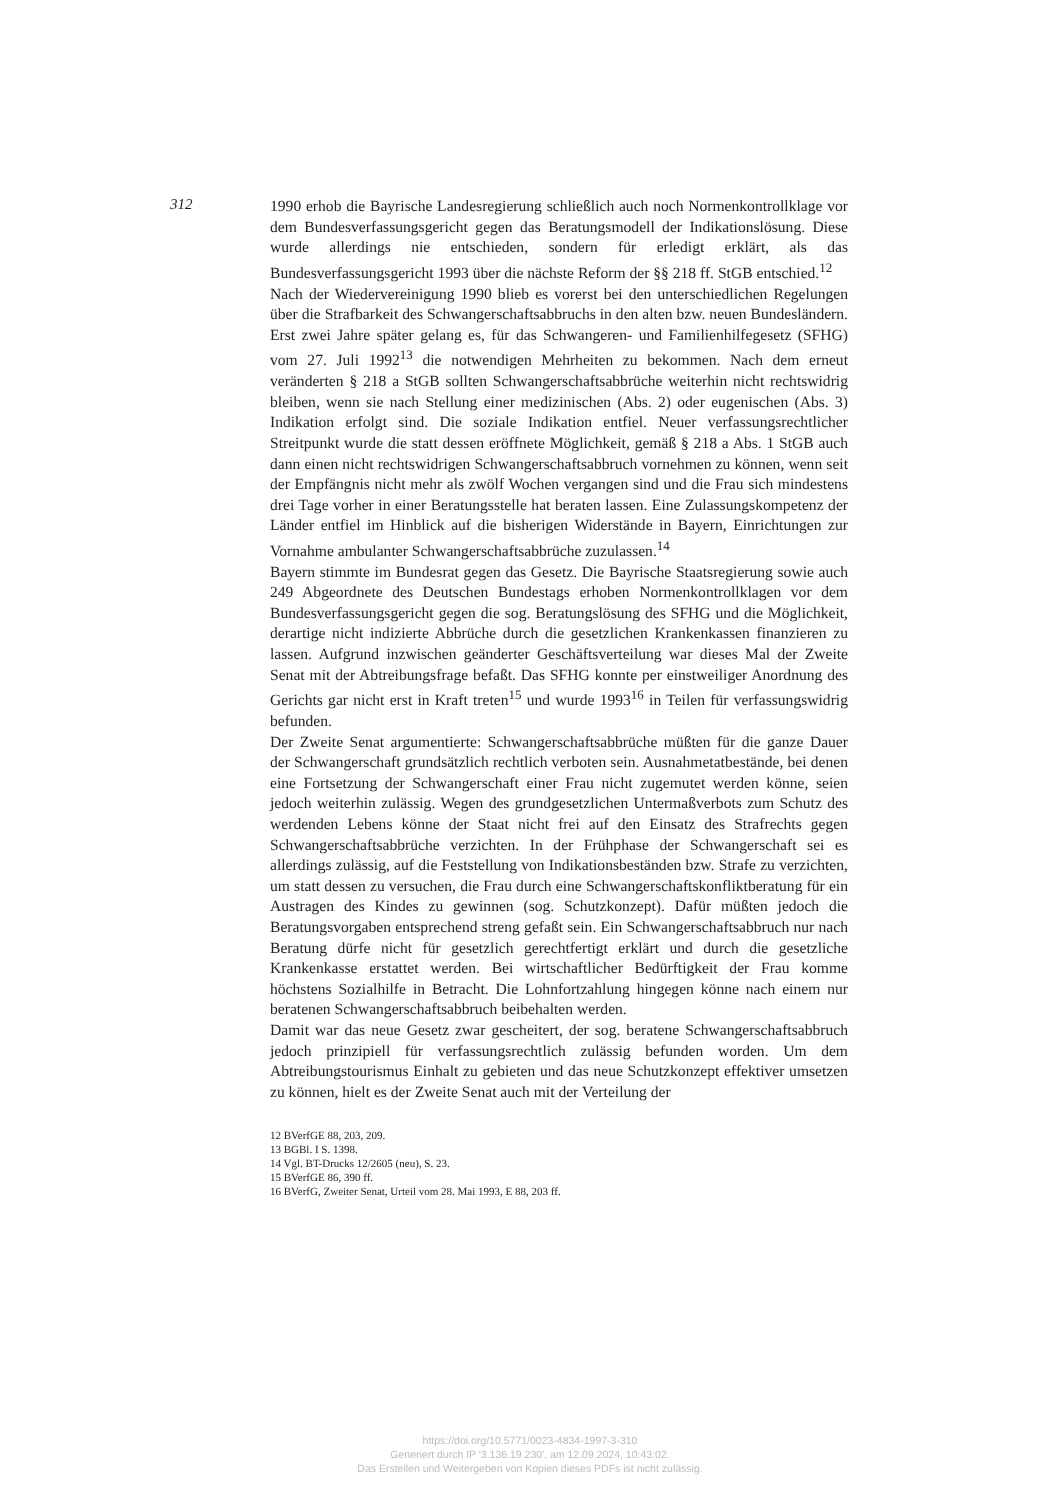312
1990 erhob die Bayrische Landesregierung schließlich auch noch Normenkontrollklage vor dem Bundesverfassungsgericht gegen das Beratungsmodell der Indikationslösung. Diese wurde allerdings nie entschieden, sondern für erledigt erklärt, als das Bundesverfassungsgericht 1993 über die nächste Reform der §§ 218 ff. StGB entschied.<sup>12</sup>
Nach der Wiedervereinigung 1990 blieb es vorerst bei den unterschiedlichen Regelungen über die Strafbarkeit des Schwangerschaftsabbruchs in den alten bzw. neuen Bundesländern. Erst zwei Jahre später gelang es, für das Schwangeren- und Familienhilfegesetz (SFHG) vom 27. Juli 1992<sup>13</sup> die notwendigen Mehrheiten zu bekommen. Nach dem erneut veränderten § 218 a StGB sollten Schwangerschaftsabbrüche weiterhin nicht rechtswidrig bleiben, wenn sie nach Stellung einer medizinischen (Abs. 2) oder eugenischen (Abs. 3) Indikation erfolgt sind. Die soziale Indikation entfiel. Neuer verfassungsrechtlicher Streitpunkt wurde die statt dessen eröffnete Möglichkeit, gemäß § 218 a Abs. 1 StGB auch dann einen nicht rechtswidrigen Schwangerschaftsabbruch vornehmen zu können, wenn seit der Empfängnis nicht mehr als zwölf Wochen vergangen sind und die Frau sich mindestens drei Tage vorher in einer Beratungsstelle hat beraten lassen. Eine Zulassungskompetenz der Länder entfiel im Hinblick auf die bisherigen Widerstände in Bayern, Einrichtungen zur Vornahme ambulanter Schwangerschaftsabbrüche zuzulassen.<sup>14</sup>
Bayern stimmte im Bundesrat gegen das Gesetz. Die Bayrische Staatsregierung sowie auch 249 Abgeordnete des Deutschen Bundestags erhoben Normenkontrollklagen vor dem Bundesverfassungsgericht gegen die sog. Beratungslösung des SFHG und die Möglichkeit, derartige nicht indizierte Abbrüche durch die gesetzlichen Krankenkassen finanzieren zu lassen. Aufgrund inzwischen geänderter Geschäftsverteilung war dieses Mal der Zweite Senat mit der Abtreibungsfrage befaßt. Das SFHG konnte per einstweiliger Anordnung des Gerichts gar nicht erst in Kraft treten<sup>15</sup> und wurde 1993<sup>16</sup> in Teilen für verfassungswidrig befunden.
Der Zweite Senat argumentierte: Schwangerschaftsabbrüche müßten für die ganze Dauer der Schwangerschaft grundsätzlich rechtlich verboten sein. Ausnahmetatbestände, bei denen eine Fortsetzung der Schwangerschaft einer Frau nicht zugemutet werden könne, seien jedoch weiterhin zulässig. Wegen des grundgesetzlichen Untermaßverbots zum Schutz des werdenden Lebens könne der Staat nicht frei auf den Einsatz des Strafrechts gegen Schwangerschaftsabbrüche verzichten. In der Frühphase der Schwangerschaft sei es allerdings zulässig, auf die Feststellung von Indikationsbeständen bzw. Strafe zu verzichten, um statt dessen zu versuchen, die Frau durch eine Schwangerschaftskonfliktberatung für ein Austragen des Kindes zu gewinnen (sog. Schutzkonzept). Dafür müßten jedoch die Beratungsvorgaben entsprechend streng gefaßt sein. Ein Schwangerschaftsabbruch nur nach Beratung dürfe nicht für gesetzlich gerechtfertigt erklärt und durch die gesetzliche Krankenkasse erstattet werden. Bei wirtschaftlicher Bedürftigkeit der Frau komme höchstens Sozialhilfe in Betracht. Die Lohnfortzahlung hingegen könne nach einem nur beratenen Schwangerschaftsabbruch beibehalten werden.
Damit war das neue Gesetz zwar gescheitert, der sog. beratene Schwangerschaftsabbruch jedoch prinzipiell für verfassungsrechtlich zulässig befunden worden. Um dem Abtreibungstourismus Einhalt zu gebieten und das neue Schutzkonzept effektiver umsetzen zu können, hielt es der Zweite Senat auch mit der Verteilung der
12 BVerfGE 88, 203, 209.
13 BGBl. I S. 1398.
14 Vgl. BT-Drucks 12/2605 (neu), S. 23.
15 BVerfGE 86, 390 ff.
16 BVerfG, Zweiter Senat, Urteil vom 28. Mai 1993, E 88, 203 ff.
https://doi.org/10.5771/0023-4834-1997-3-310
Generiert durch IP '3.136.19.230', am 12.09.2024, 10:43:02.
Das Erstellen und Weitergeben von Kopien dieses PDFs ist nicht zulässig.